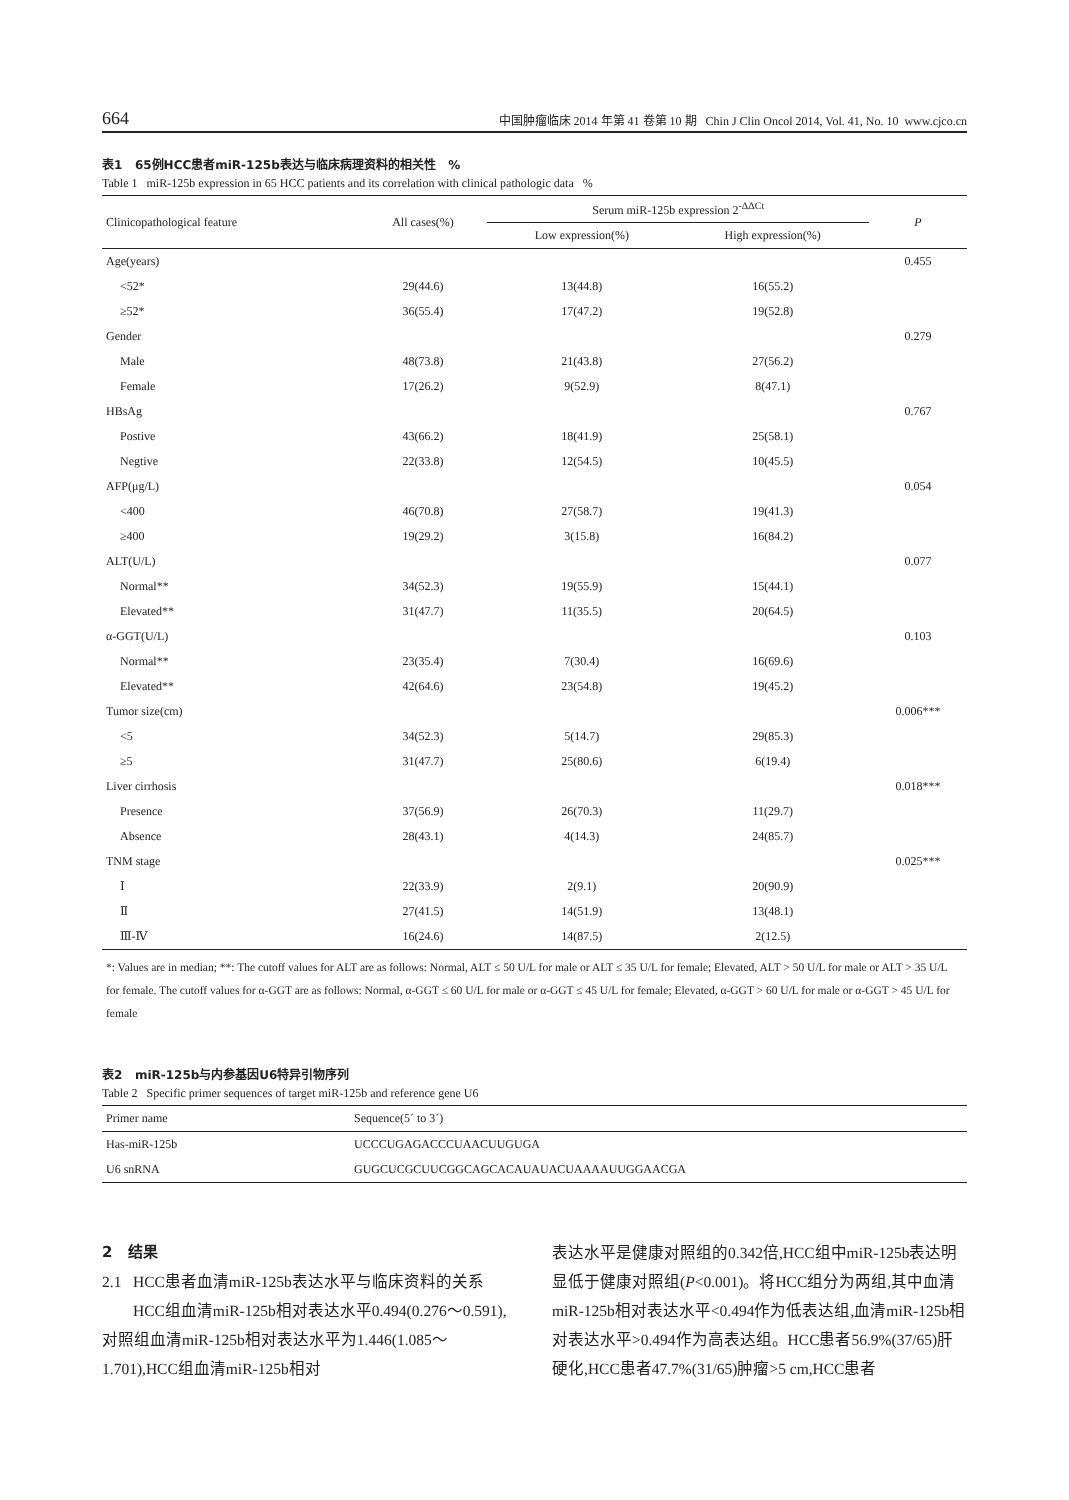664 中国肿瘤临床 2014 年第 41 卷第 10 期 Chin J Clin Oncol 2014, Vol. 41, No. 10 www.cjco.cn
表1 65例HCC患者miR-125b表达与临床病理资料的相关性 %
Table 1 miR-125b expression in 65 HCC patients and its correlation with clinical pathologic data %
| Clinicopathological feature | All cases(%) | Serum miR-125b expression 2<sup>-ΔΔCt</sup> | | P |
| --- | --- | --- | --- | --- |
| | | Low expression(%) | High expression(%) | |
| Age(years) | | | | 0.455 |
| <52* | 29(44.6) | 13(44.8) | 16(55.2) | |
| ≥52* | 36(55.4) | 17(47.2) | 19(52.8) | |
| Gender | | | | 0.279 |
| Male | 48(73.8) | 21(43.8) | 27(56.2) | |
| Female | 17(26.2) | 9(52.9) | 8(47.1) | |
| HBsAg | | | | 0.767 |
| Postive | 43(66.2) | 18(41.9) | 25(58.1) | |
| Negtive | 22(33.8) | 12(54.5) | 10(45.5) | |
| AFP(μg/L) | | | | 0.054 |
| <400 | 46(70.8) | 27(58.7) | 19(41.3) | |
| ≥400 | 19(29.2) | 3(15.8) | 16(84.2) | |
| ALT(U/L) | | | | 0.077 |
| Normal** | 34(52.3) | 19(55.9) | 15(44.1) | |
| Elevated** | 31(47.7) | 11(35.5) | 20(64.5) | |
| α-GGT(U/L) | | | | 0.103 |
| Normal** | 23(35.4) | 7(30.4) | 16(69.6) | |
| Elevated** | 42(64.6) | 23(54.8) | 19(45.2) | |
| Tumor size(cm) | | | | 0.006*** |
| <5 | 34(52.3) | 5(14.7) | 29(85.3) | |
| ≥5 | 31(47.7) | 25(80.6) | 6(19.4) | |
| Liver cirrhosis | | | | 0.018*** |
| Presence | 37(56.9) | 26(70.3) | 11(29.7) | |
| Absence | 28(43.1) | 4(14.3) | 24(85.7) | |
| TNM stage | | | | 0.025*** |
| Ⅰ | 22(33.9) | 2(9.1) | 20(90.9) | |
| Ⅱ | 27(41.5) | 14(51.9) | 13(48.1) | |
| Ⅲ-Ⅳ | 16(24.6) | 14(87.5) | 2(12.5) | |
*: Values are in median; **: The cutoff values for ALT are as follows: Normal, ALT ≤ 50 U/L for male or ALT ≤ 35 U/L for female; Elevated, ALT > 50 U/L for male or ALT > 35 U/L for female. The cutoff values for α-GGT are as follows: Normal, α-GGT ≤ 60 U/L for male or α-GGT ≤ 45 U/L for female; Elevated, α-GGT > 60 U/L for male or α-GGT > 45 U/L for female
表2 miR-125b与内参基因U6特异引物序列
Table 2 Specific primer sequences of target miR-125b and reference gene U6
| Primer name | Sequence(5´ to 3´) |
| --- | --- |
| Has-miR-125b | UCCCUGAGACCCUAACUUGUGA |
| U6 snRNA | GUGCUCGCUUCGGCAGCACAUAUACUAAAAUUGGAACGA |
2 结果
2.1 HCC患者血清miR-125b表达水平与临床资料的关系
HCC组血清miR-125b相对表达水平0.494(0.276～0.591),对照组血清miR-125b相对表达水平为1.446(1.085～1.701),HCC组血清miR-125b相对
表达水平是健康对照组的0.342倍,HCC组中miR-125b表达明显低于健康对照组(P<0.001)。将HCC组分为两组,其中血清miR-125b相对表达水平<0.494作为低表达组,血清miR-125b相对表达水平>0.494作为高表达组。HCC患者56.9%(37/65)肝硬化,HCC患者47.7%(31/65)肿瘤>5 cm,HCC患者